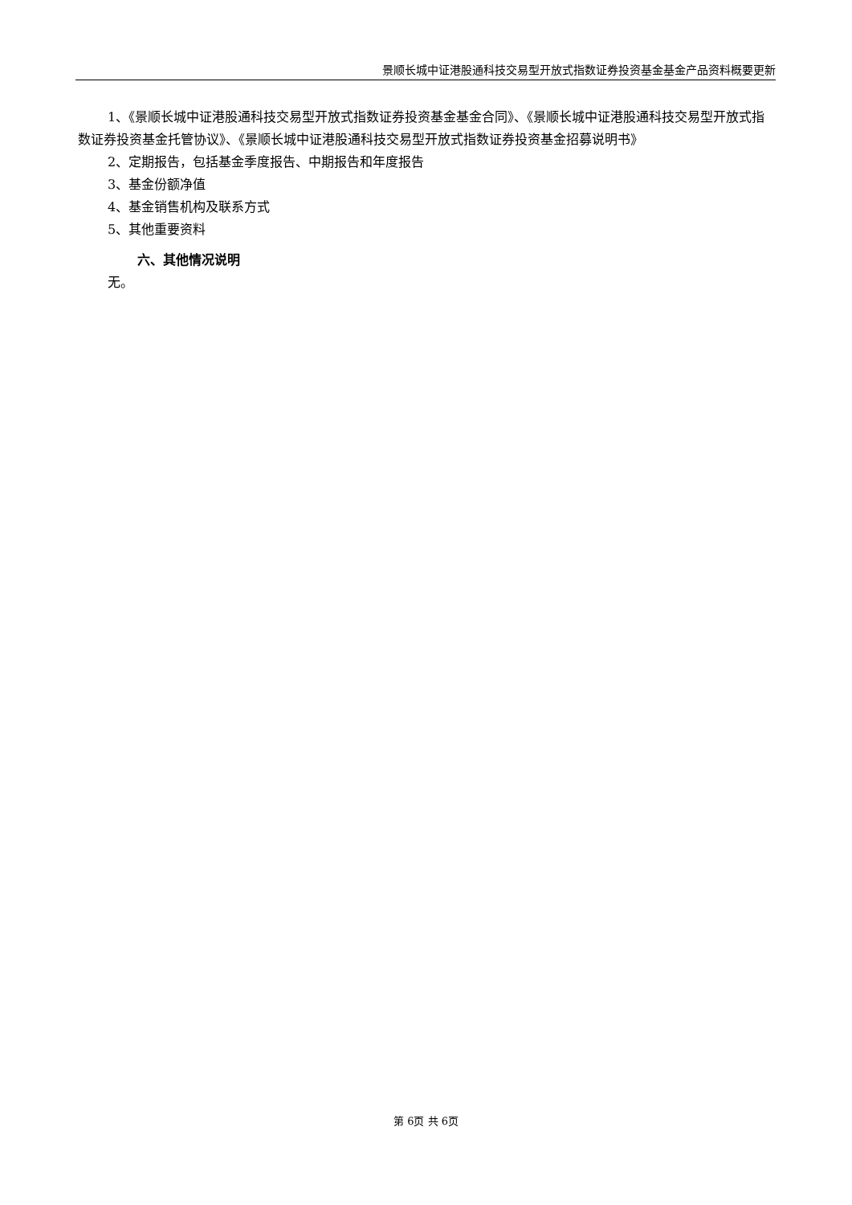景顺长城中证港股通科技交易型开放式指数证券投资基金基金产品资料概要更新
1、《景顺长城中证港股通科技交易型开放式指数证券投资基金基金合同》、《景顺长城中证港股通科技交易型开放式指数证券投资基金托管协议》、《景顺长城中证港股通科技交易型开放式指数证券投资基金招募说明书》
2、定期报告，包括基金季度报告、中期报告和年度报告
3、基金份额净值
4、基金销售机构及联系方式
5、其他重要资料
六、其他情况说明
无。
第 6页 共 6页